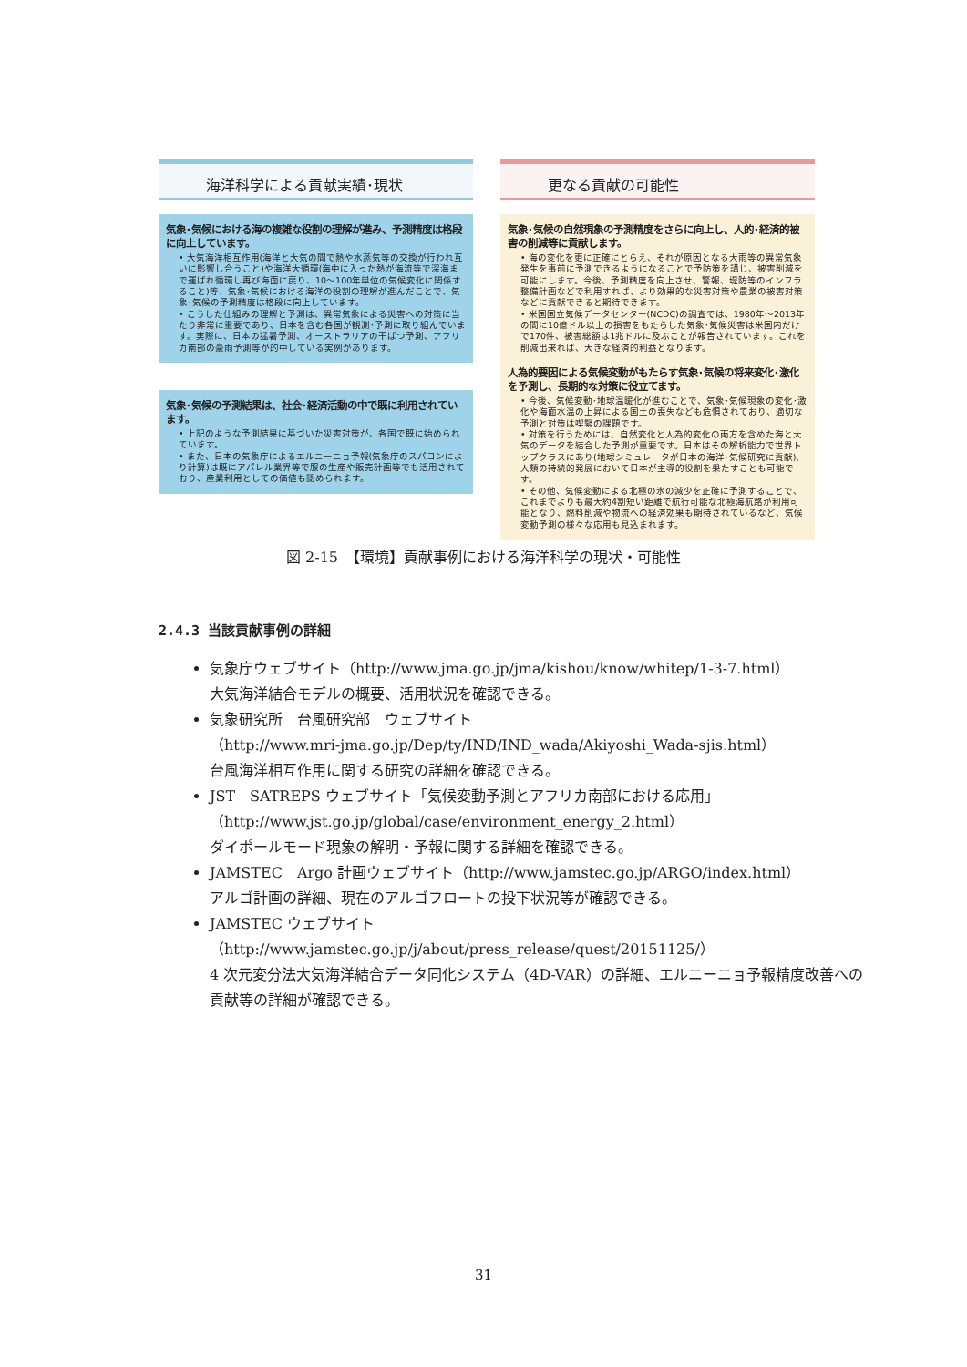海洋科学による貢献実績･現状
気象･気候における海の複雑な役割の理解が進み、予測精度は格段に向上しています。
• 大気海洋相互作用(海洋と大気の間で熱や水蒸気等の交換が行われ互いに影響し合うこと)や海洋大循環(海中に入った熱が海流等で深海まで運ばれ循環し再び海面に戻り、10～100年単位の気候変化に関係すること)等、気象･気候における海洋の役割の理解が進んだことで、気象･気候の予測精度は格段に向上しています。
• こうした仕組みの理解と予測は、異常気象による災害への対策に当たり非常に重要であり、日本を含む各国が観測･予測に取り組んでいます。実際に、日本の猛暑予測、オーストラリアの干ばつ予測、アフリカ南部の豪雨予測等が的中している実例があります。
気象･気候の予測結果は、社会･経済活動の中で既に利用されています。
• 上記のような予測結果に基づいた災害対策が、各国で既に始められています。
• また、日本の気象庁によるエルニーニョ予報(気象庁のスパコンにより計算)は既にアパレル業界等で服の生産や販売計画等でも活用されており、産業利用としての価値も認められます。
更なる貢献の可能性
気象･気候の自然現象の予測精度をさらに向上し、人的･経済的被害の削減等に貢献します。
• 海の変化を更に正確にとらえ、それが原因となる大雨等の異常気象発生を事前に予測できるようになることで予防策を講じ、被害削減を可能にします。今後、予測精度を向上させ、警報、堤防等のインフラ整備計画などで利用すれば、より効果的な災害対策や農業の被害対策などに貢献できると期待できます。
• 米国国立気候データセンター(NCDC)の調査では、1980年～2013年の間に10億ドル以上の損害をもたらした気象･気候災害は米国内だけで170件、被害総額は1兆ドルに及ぶことが報告されています。これを削減出来れば、大きな経済的利益となります。
人為的要因による気候変動がもたらす気象･気候の将来変化･激化を予測し、長期的な対策に役立てます。
• 今後、気候変動･地球温暖化が進むことで、気象･気候現象の変化･激化や海面水温の上昇による国土の喪失なども危惧されており、適切な予測と対策は喫緊の課題です。
• 対策を行うためには、自然変化と人為的変化の両方を含めた海と大気のデータを結合した予測が重要です。日本はその解析能力で世界トップクラスにあり(地球シミュレータが日本の海洋･気候研究に貢献)、人類の持続的発展において日本が主導的役割を果たすことも可能です。
• その他、気候変動による北極の氷の減少を正確に予測することで、これまでよりも最大約4割短い距離で航行可能な北極海航路が利用可能となり、燃料削減や物流への経済効果も期待されているなど、気候変動予測の様々な応用も見込まれます。
図 2-15　【環境】貢献事例における海洋科学の現状・可能性
2.4.3 当該貢献事例の詳細
気象庁ウェブサイト（http://www.jma.go.jp/jma/kishou/know/whitep/1-3-7.html）
大気海洋結合モデルの概要、活用状況を確認できる。
気象研究所　台風研究部　ウェブサイト
（http://www.mri-jma.go.jp/Dep/ty/IND/IND_wada/Akiyoshi_Wada-sjis.html）
台風海洋相互作用に関する研究の詳細を確認できる。
JST　SATREPS ウェブサイト「気候変動予測とアフリカ南部における応用」
（http://www.jst.go.jp/global/case/environment_energy_2.html）
ダイポールモード現象の解明・予報に関する詳細を確認できる。
JAMSTEC　Argo 計画ウェブサイト（http://www.jamstec.go.jp/ARGO/index.html）
アルゴ計画の詳細、現在のアルゴフロートの投下状況等が確認できる。
JAMSTEC ウェブサイト
（http://www.jamstec.go.jp/j/about/press_release/quest/20151125/）
4 次元変分法大気海洋結合データ同化システム（4D-VAR）の詳細、エルニーニョ予報精度改善への貢献等の詳細が確認できる。
31